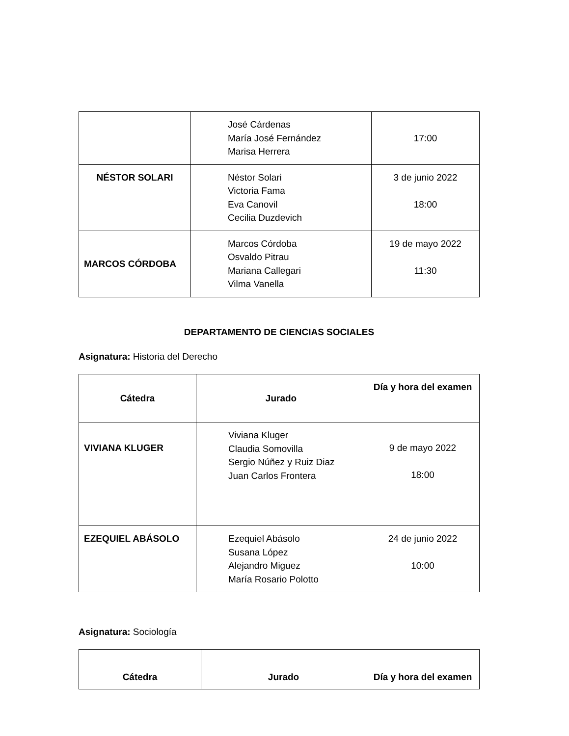| | José Cárdenas María José Fernández Marisa Herrera | 17:00 |
| NÉSTOR SOLARI | Néstor Solari Victoria Fama Eva Canovil Cecilia Duzdevich | 3 de junio 2022 18:00 |
| MARCOS CÓRDOBA | Marcos Córdoba Osvaldo Pitrau Mariana Callegari Vilma Vanella | 19 de mayo 2022 11:30 |
DEPARTAMENTO DE CIENCIAS SOCIALES
Asignatura: Historia del Derecho
| Cátedra | Jurado | Día y hora del examen |
| --- | --- | --- |
| VIVIANA KLUGER | Viviana Kluger Claudia Somovilla Sergio Núñez y Ruiz Diaz Juan Carlos Frontera | 9 de mayo 2022 18:00 |
| EZEQUIEL ABÁSOLO | Ezequiel Abásolo Susana López Alejandro Miguez María Rosario Polotto | 24 de junio 2022 10:00 |
Asignatura: Sociología
| Cátedra | Jurado | Día y hora del examen |
| --- | --- | --- |